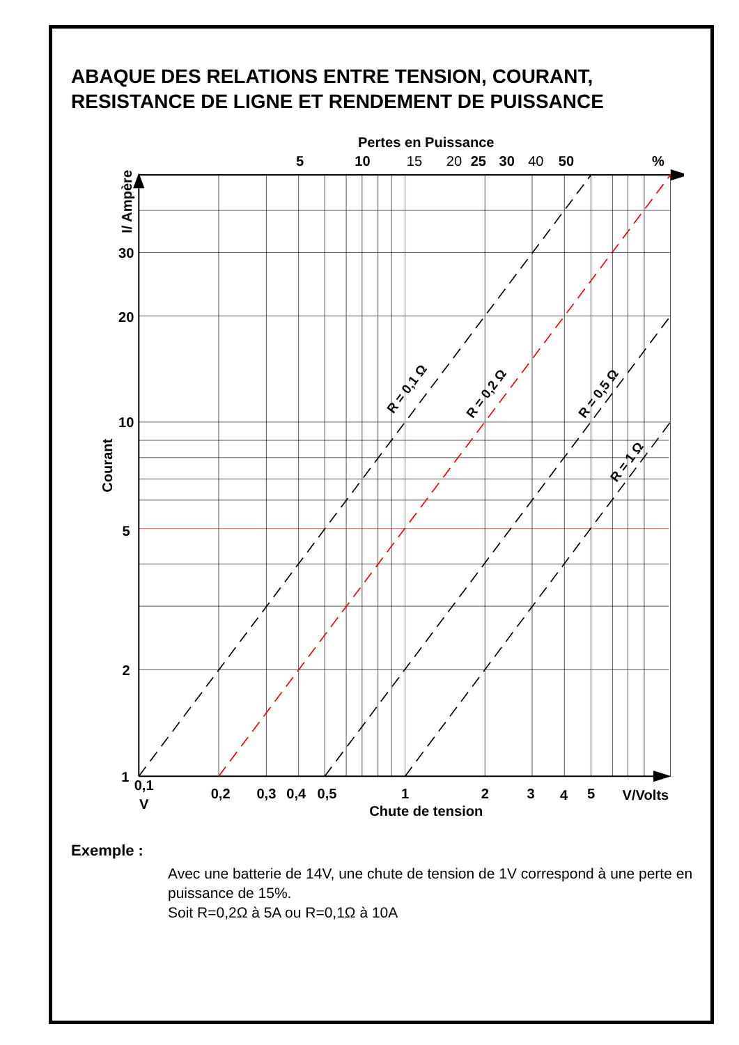ABAQUE DES RELATIONS ENTRE TENSION, COURANT, RESISTANCE DE LIGNE ET RENDEMENT DE PUISSANCE
R = 0,1 Ω
R = 0,2 Ω
R = 0,5 Ω
R = 1 Ω
Pertes en Puissance
5
10
15
20
25
30
40
50
%
30
20
10
5
2
1
0,1
V
0,2
0,3
0,4
0,5
1
2
3
4
5
V/Volts
Chute de tension
Courant
I/ Ampère
Exemple :
Avec une batterie de 14V, une chute de tension de 1V correspond à une perte en puissance de 15%.
Soit R=0,2Ω à 5A ou R=0,1Ω à 10A